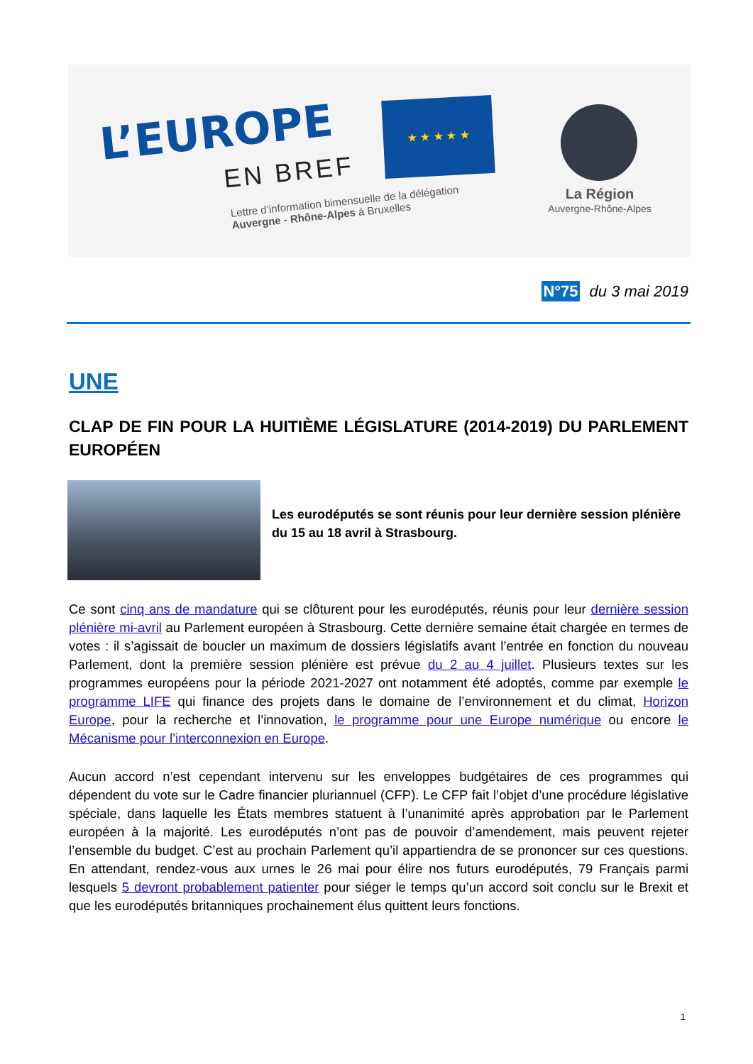L’EUROPE
EN BREF
Lettre d’information bimensuelle de la délégation
Auvergne - Rhône-Alpes à Bruxelles
★ ★ ★ ★ ★
La Région
Auvergne-Rhône-Alpes
N°75 du 3 mai 2019
UNE
CLAP DE FIN POUR LA HUITIÈME LÉGISLATURE (2014-2019) DU PARLEMENT EUROPÉEN
Les eurodéputés se sont réunis pour leur dernière session plénière du 15 au 18 avril à Strasbourg.
Ce sont cinq ans de mandature qui se clôturent pour les eurodéputés, réunis pour leur dernière session plénière mi-avril au Parlement européen à Strasbourg. Cette dernière semaine était chargée en termes de votes : il s’agissait de boucler un maximum de dossiers législatifs avant l’entrée en fonction du nouveau Parlement, dont la première session plénière est prévue du 2 au 4 juillet. Plusieurs textes sur les programmes européens pour la période 2021-2027 ont notamment été adoptés, comme par exemple le programme LIFE qui finance des projets dans le domaine de l’environnement et du climat, Horizon Europe, pour la recherche et l’innovation, le programme pour une Europe numérique ou encore le Mécanisme pour l’interconnexion en Europe.
Aucun accord n’est cependant intervenu sur les enveloppes budgétaires de ces programmes qui dépendent du vote sur le Cadre financier pluriannuel (CFP). Le CFP fait l’objet d’une procédure législative spéciale, dans laquelle les États membres statuent à l’unanimité après approbation par le Parlement européen à la majorité. Les eurodéputés n’ont pas de pouvoir d’amendement, mais peuvent rejeter l’ensemble du budget. C’est au prochain Parlement qu’il appartiendra de se prononcer sur ces questions. En attendant, rendez-vous aux urnes le 26 mai pour élire nos futurs eurodéputés, 79 Français parmi lesquels 5 devront probablement patienter pour siéger le temps qu’un accord soit conclu sur le Brexit et que les eurodéputés britanniques prochainement élus quittent leurs fonctions.
1